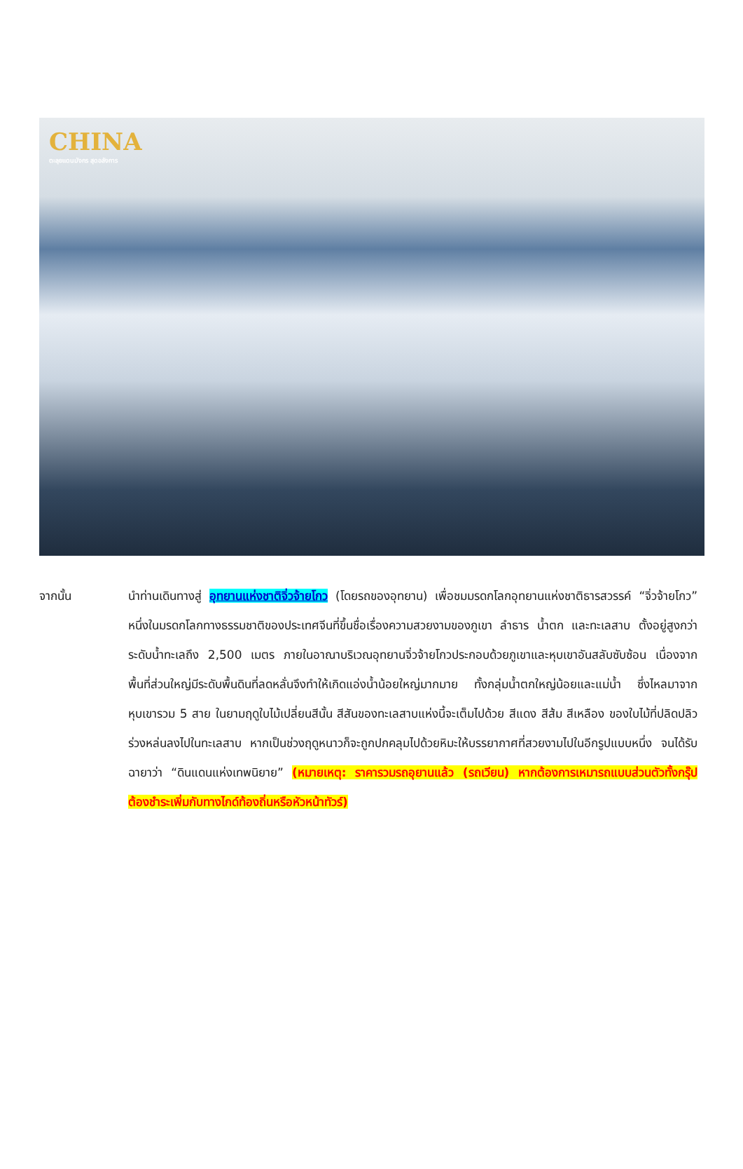CHINA
ตะลุยแดนมังกร สุดอลังการ
จากนั้น นำท่านเดินทางสู่ อุทยานแห่งชาติจิ่วจ้ายโกว (โดยรถของอุทยาน) เพื่อชมมรดกโลกอุทยานแห่งชาติธารสวรรค์ “จิ่วจ้ายโกว” หนึ่งในมรดกโลกทางธรรมชาติของประเทศจีนที่ขึ้นชื่อเรื่องความสวยงามของภูเขา ลำธาร น้ำตก และทะเลสาบ ตั้งอยู่สูงกว่าระดับน้ำทะเลถึง 2,500 เมตร ภายในอาณาบริเวณอุทยานจิ่วจ้ายโกวประกอบด้วยภูเขาและหุบเขาอันสลับซับซ้อน เนื่องจากพื้นที่ส่วนใหญ่มีระดับพื้นดินที่ลดหลั่นจึงทำให้เกิดแอ่งน้ำน้อยใหญ่มากมาย ทั้งกลุ่มน้ำตกใหญ่น้อยและแม่น้ำ ซึ่งไหลมาจากหุบเขารวม 5 สาย ในยามฤดูใบไม้เปลี่ยนสีนั้น สีสันของทะเลสาบแห่งนี้จะเต็มไปด้วย สีแดง สีส้ม สีเหลือง ของใบไม้ที่ปลิดปลิวร่วงหล่นลงไปในทะเลสาบ หากเป็นช่วงฤดูหนาวก็จะถูกปกคลุมไปด้วยหิมะให้บรรยากาศที่สวยงามไปในอีกรูปแบบหนึ่ง จนได้รับฉายาว่า “ดินแดนแห่งเทพนิยาย” (หมายเหตุ: ราคารวมรถอุยานแล้ว (รถเวียน) หากต้องการเหมารถแบบส่วนตัวทั้งกรุ๊ป ต้องชำระเพิ่มกับทางไกด์ท้องถิ่นหรือหัวหน้าทัวร์)